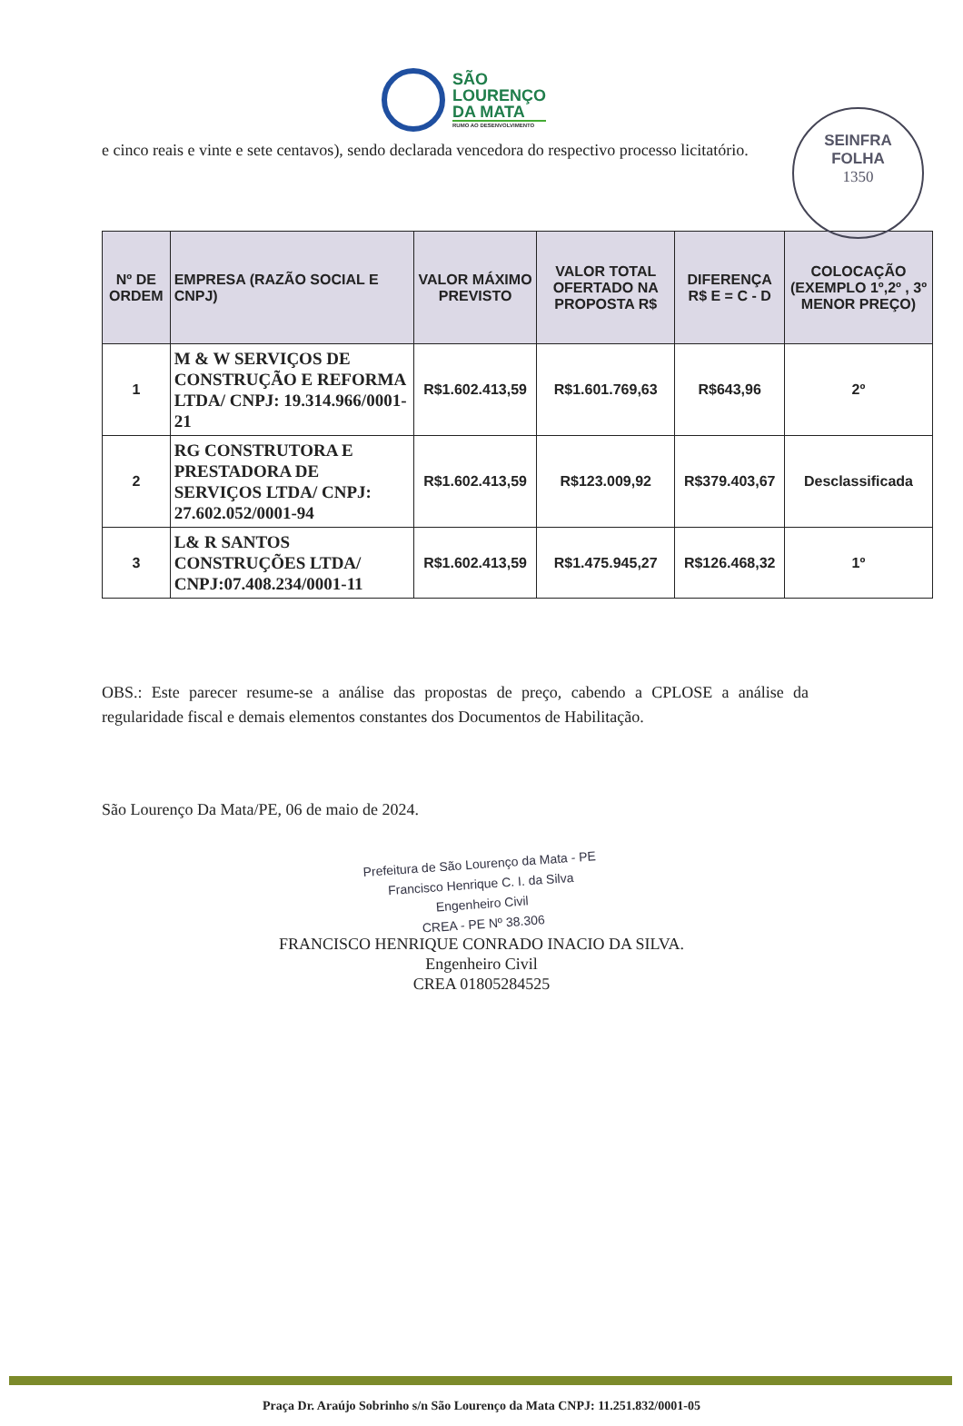SÃO
LOURENÇO
DA MATA
RUMO AO DESENVOLVIMENTO
SEINFRA
FOLHA
1350
e cinco reais e vinte e sete centavos), sendo declarada vencedora do respectivo processo licitatório.
| Nº DE ORDEM | EMPRESA (RAZÃO SOCIAL E CNPJ) | VALOR MÁXIMO PREVISTO | VALOR TOTAL OFERTADO NA PROPOSTA R$ | DIFERENÇA R$ E = C - D | COLOCAÇÃO (EXEMPLO 1º,2º , 3º MENOR PREÇO) |
| --- | --- | --- | --- | --- | --- |
| 1 | M & W SERVIÇOS DE CONSTRUÇÃO E REFORMA LTDA/ CNPJ: 19.314.966/0001-21 | R$1.602.413,59 | R$1.601.769,63 | R$643,96 | 2º |
| 2 | RG CONSTRUTORA E PRESTADORA DE SERVIÇOS LTDA/ CNPJ: 27.602.052/0001-94 | R$1.602.413,59 | R$123.009,92 | R$379.403,67 | Desclassificada |
| 3 | L& R SANTOS CONSTRUÇÕES LTDA/ CNPJ:07.408.234/0001-11 | R$1.602.413,59 | R$1.475.945,27 | R$126.468,32 | 1º |
OBS.: Este parecer resume-se a análise das propostas de preço, cabendo a CPLOSE a análise da regularidade fiscal e demais elementos constantes dos Documentos de Habilitação.
São Lourenço Da Mata/PE, 06 de maio de 2024.
Prefeitura de São Lourenço da Mata - PE
Francisco Henrique C. I. da Silva
Engenheiro Civil
CREA - PE Nº 38.306
FRANCISCO HENRIQUE CONRADO INACIO DA SILVA.
Engenheiro Civil
CREA 01805284525
Praça Dr. Araújo Sobrinho s/n São Lourenço da Mata CNPJ: 11.251.832/0001-05